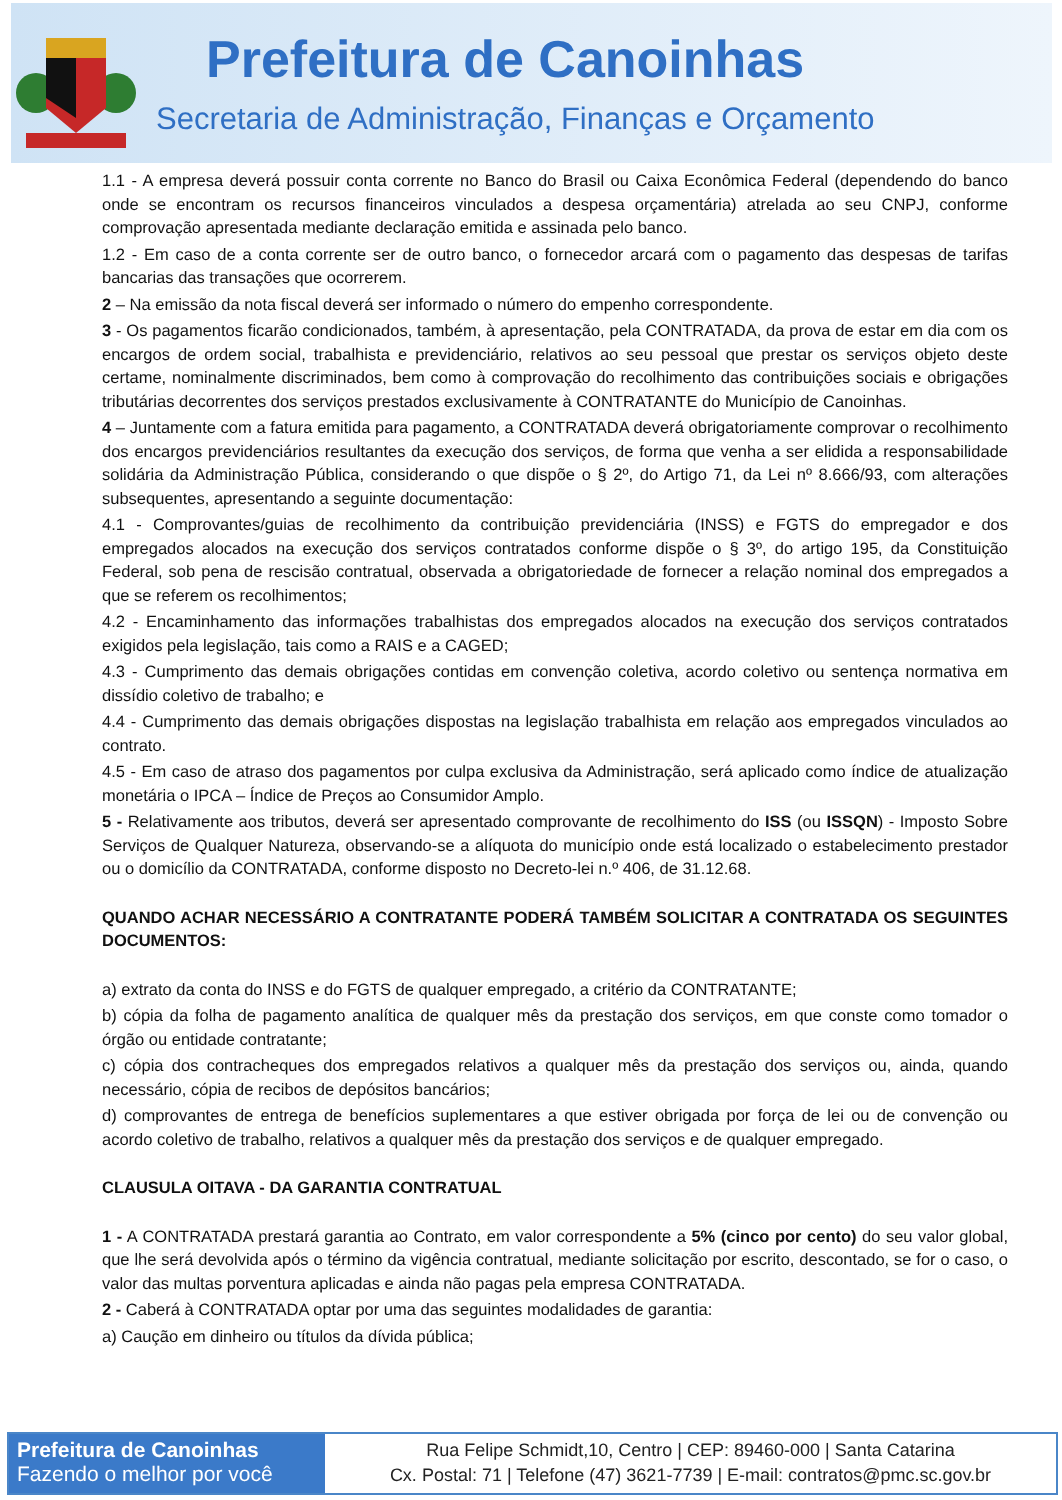Prefeitura de Canoinhas
Secretaria de Administração, Finanças e Orçamento
1.1 - A empresa deverá possuir conta corrente no Banco do Brasil ou Caixa Econômica Federal (dependendo do banco onde se encontram os recursos financeiros vinculados a despesa orçamentária) atrelada ao seu CNPJ, conforme comprovação apresentada mediante declaração emitida e assinada pelo banco.
1.2 - Em caso de a conta corrente ser de outro banco, o fornecedor arcará com o pagamento das despesas de tarifas bancarias das transações que ocorrerem.
2 – Na emissão da nota fiscal deverá ser informado o número do empenho correspondente.
3 - Os pagamentos ficarão condicionados, também, à apresentação, pela CONTRATADA, da prova de estar em dia com os encargos de ordem social, trabalhista e previdenciário, relativos ao seu pessoal que prestar os serviços objeto deste certame, nominalmente discriminados, bem como à comprovação do recolhimento das contribuições sociais e obrigações tributárias decorrentes dos serviços prestados exclusivamente à CONTRATANTE do Município de Canoinhas.
4 – Juntamente com a fatura emitida para pagamento, a CONTRATADA deverá obrigatoriamente comprovar o recolhimento dos encargos previdenciários resultantes da execução dos serviços, de forma que venha a ser elidida a responsabilidade solidária da Administração Pública, considerando o que dispõe o § 2º, do Artigo 71, da Lei nº 8.666/93, com alterações subsequentes, apresentando a seguinte documentação:
4.1 - Comprovantes/guias de recolhimento da contribuição previdenciária (INSS) e FGTS do empregador e dos empregados alocados na execução dos serviços contratados conforme dispõe o § 3º, do artigo 195, da Constituição Federal, sob pena de rescisão contratual, observada a obrigatoriedade de fornecer a relação nominal dos empregados a que se referem os recolhimentos;
4.2 - Encaminhamento das informações trabalhistas dos empregados alocados na execução dos serviços contratados exigidos pela legislação, tais como a RAIS e a CAGED;
4.3 - Cumprimento das demais obrigações contidas em convenção coletiva, acordo coletivo ou sentença normativa em dissídio coletivo de trabalho; e
4.4 - Cumprimento das demais obrigações dispostas na legislação trabalhista em relação aos empregados vinculados ao contrato.
4.5 - Em caso de atraso dos pagamentos por culpa exclusiva da Administração, será aplicado como índice de atualização monetária o IPCA – Índice de Preços ao Consumidor Amplo.
5 - Relativamente aos tributos, deverá ser apresentado comprovante de recolhimento do ISS (ou ISSQN) - Imposto Sobre Serviços de Qualquer Natureza, observando-se a alíquota do município onde está localizado o estabelecimento prestador ou o domicílio da CONTRATADA, conforme disposto no Decreto-lei n.º 406, de 31.12.68.
QUANDO ACHAR NECESSÁRIO A CONTRATANTE PODERÁ TAMBÉM SOLICITAR A CONTRATADA OS SEGUINTES DOCUMENTOS:
a) extrato da conta do INSS e do FGTS de qualquer empregado, a critério da CONTRATANTE;
b) cópia da folha de pagamento analítica de qualquer mês da prestação dos serviços, em que conste como tomador o órgão ou entidade contratante;
c) cópia dos contracheques dos empregados relativos a qualquer mês da prestação dos serviços ou, ainda, quando necessário, cópia de recibos de depósitos bancários;
d) comprovantes de entrega de benefícios suplementares a que estiver obrigada por força de lei ou de convenção ou acordo coletivo de trabalho, relativos a qualquer mês da prestação dos serviços e de qualquer empregado.
CLAUSULA OITAVA - DA GARANTIA CONTRATUAL
1 - A CONTRATADA prestará garantia ao Contrato, em valor correspondente a 5% (cinco por cento) do seu valor global, que lhe será devolvida após o término da vigência contratual, mediante solicitação por escrito, descontado, se for o caso, o valor das multas porventura aplicadas e ainda não pagas pela empresa CONTRATADA.
2 - Caberá à CONTRATADA optar por uma das seguintes modalidades de garantia:
a) Caução em dinheiro ou títulos da dívida pública;
Prefeitura de Canoinhas
Fazendo o melhor por você
Rua Felipe Schmidt,10, Centro | CEP: 89460-000 | Santa Catarina
Cx. Postal: 71 | Telefone (47) 3621-7739 | E-mail: contratos@pmc.sc.gov.br